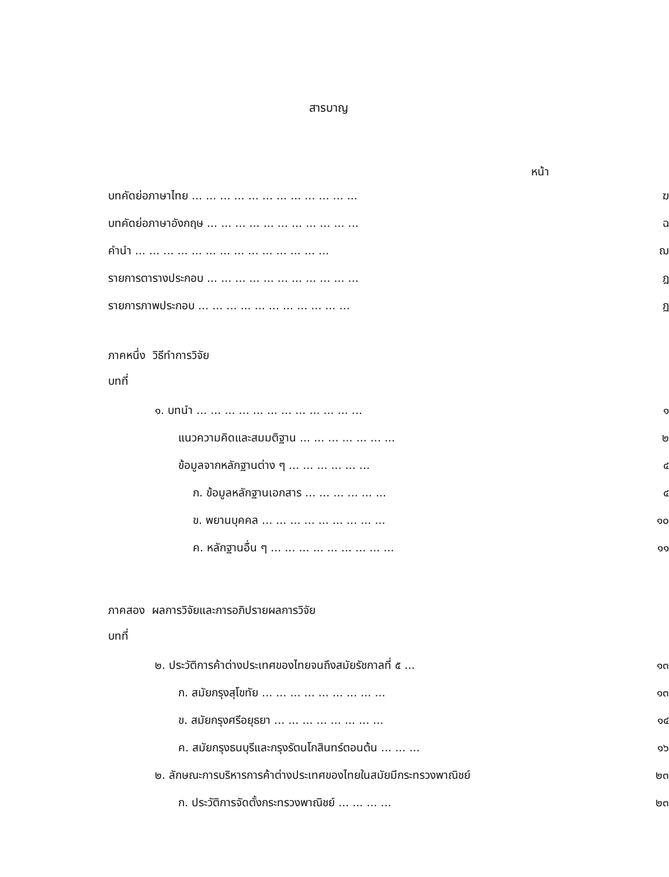สารบาญ
หน้า
บทคัดย่อภาษาไทย ... ... ... ... ... ... ... ... ... ... ... ... ฆ
บทคัดย่อภาษาอังกฤษ ... ... ... ... ... ... ... ... ... ... ... ฉ
คำนำ ... ... ... ... ... ... ... ... ... ... ... ... ... ... ฌ
รายการตารางประกอบ ... ... ... ... ... ... ... ... ... ... ... ฎ
รายการภาพประกอบ ... ... ... ... ... ... ... ... ... ... ... ฏ
ภาคหนึ่ง วิธีทำการวิจัย
บทที่
๑. บทนำ ... ... ... ... ... ... ... ... ... ... ... ... ๑
แนวความคิดและสมมติฐาน ... ... ... ... ... ... ... ๒
ข้อมูลจากหลักฐานต่าง ๆ ... ... ... ... ... ... ๔
ก. ข้อมูลหลักฐานเอกสาร ... ... ... ... ... ... ๔
ข. พยานบุคคล ... ... ... ... ... ... ... ... ... ๑๐
ค. หลักฐานอื่น ๆ ... ... ... ... ... ... ... ... ... ๑๑
ภาคสอง ผลการวิจัยและการอภิปรายผลการวิจัย
บทที่
๒. ประวัติการค้าต่างประเทศของไทยจนถึงสมัยรัชกาลที่ ๕ ... ๑๓
ก. สมัยกรุงสุโขทัย ... ... ... ... ... ... ... ... ... ๑๓
ข. สมัยกรุงศรีอยุธยา ... ... ... ... ... ... ... ... ๑๔
ค. สมัยกรุงธนบุรีและกรุงรัตนโกสินทร์ตอนต้น ... ... ... ๑๖
๒. ลักษณะการบริหารการค้าต่างประเทศของไทยในสมัยมีกระทรวงพาณิชย์ ๒๓
ก. ประวัติการจัดตั้งกระทรวงพาณิชย์ ... ... ... ... ๒๓